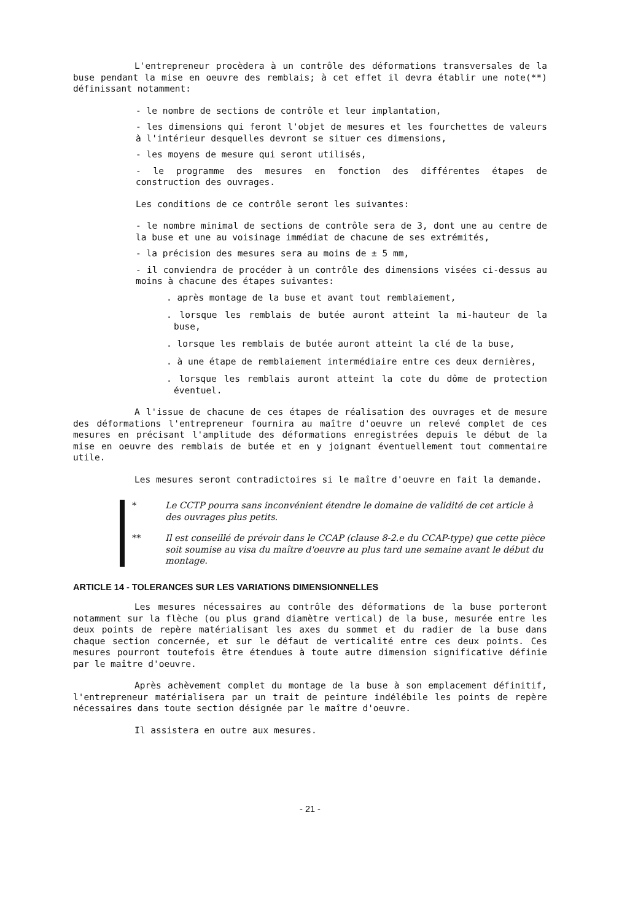L'entrepreneur procèdera à un contrôle des déformations transversales de la buse pendant la mise en oeuvre des remblais; à cet effet il devra établir une note(**) définissant notamment:
- le nombre de sections de contrôle et leur implantation,
- les dimensions qui feront l'objet de mesures et les fourchettes de valeurs à l'intérieur desquelles devront se situer ces dimensions,
- les moyens de mesure qui seront utilisés,
- le programme des mesures en fonction des différentes étapes de construction des ouvrages.
Les conditions de ce contrôle seront les suivantes:
- le nombre minimal de sections de contrôle sera de 3, dont une au centre de la buse et une au voisinage immédiat de chacune de ses extrémités,
- la précision des mesures sera au moins de ± 5 mm,
- il conviendra de procéder à un contrôle des dimensions visées ci-dessus au moins à chacune des étapes suivantes:
. après montage de la buse et avant tout remblaiement,
. lorsque les remblais de butée auront atteint la mi-hauteur de la buse,
. lorsque les remblais de butée auront atteint la clé de la buse,
. à une étape de remblaiement intermédiaire entre ces deux dernières,
. lorsque les remblais auront atteint la cote du dôme de protection éventuel.
A l'issue de chacune de ces étapes de réalisation des ouvrages et de mesure des déformations l'entrepreneur fournira au maître d'oeuvre un relevé complet de ces mesures en précisant l'amplitude des déformations enregistrées depuis le début de la mise en oeuvre des remblais de butée et en y joignant éventuellement tout commentaire utile.
Les mesures seront contradictoires si le maître d'oeuvre en fait la demande.
* Le CCTP pourra sans inconvénient étendre le domaine de validité de cet article à des ouvrages plus petits.
** Il est conseillé de prévoir dans le CCAP (clause 8-2.e du CCAP-type) que cette pièce soit soumise au visa du maître d'oeuvre au plus tard une semaine avant le début du montage.
ARTICLE 14 - TOLERANCES SUR LES VARIATIONS DIMENSIONNELLES
Les mesures nécessaires au contrôle des déformations de la buse porteront notamment sur la flèche (ou plus grand diamètre vertical) de la buse, mesurée entre les deux points de repère matérialisant les axes du sommet et du radier de la buse dans chaque section concernée, et sur le défaut de verticalité entre ces deux points. Ces mesures pourront toutefois être étendues à toute autre dimension significative définie par le maître d'oeuvre.
Après achèvement complet du montage de la buse à son emplacement définitif, l'entrepreneur matérialisera par un trait de peinture indélébile les points de repère nécessaires dans toute section désignée par le maître d'oeuvre.
Il assistera en outre aux mesures.
- 21 -